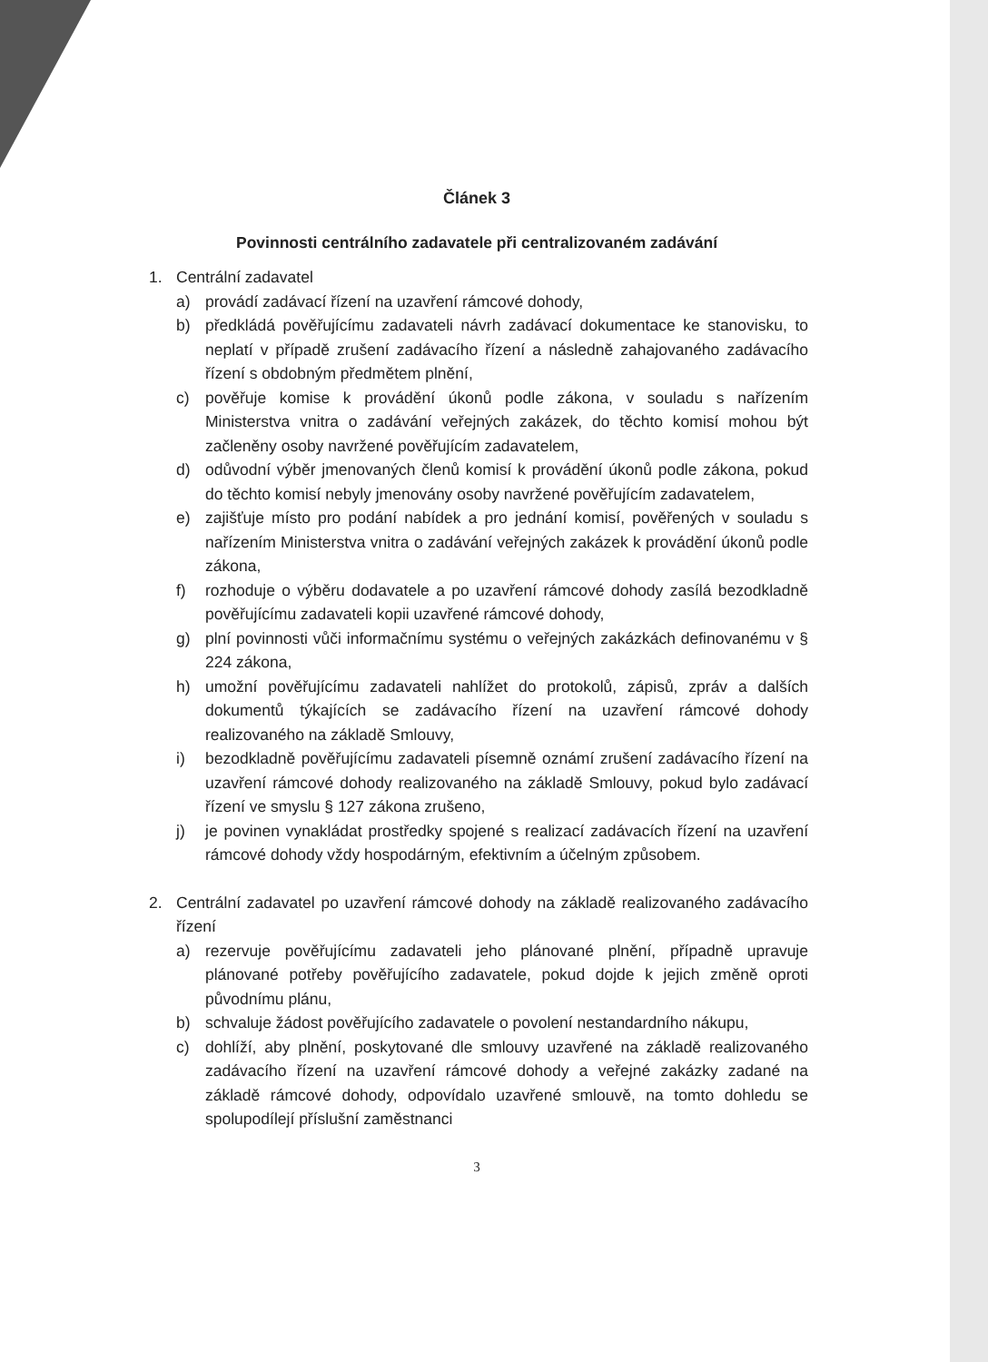Článek 3
Povinnosti centrálního zadavatele při centralizovaném zadávání
1. Centrální zadavatel
a) provádí zadávací řízení na uzavření rámcové dohody,
b) předkládá pověřujícímu zadavateli návrh zadávací dokumentace ke stanovisku, to neplatí v případě zrušení zadávacího řízení a následně zahajovaného zadávacího řízení s obdobným předmětem plnění,
c) pověřuje komise k provádění úkonů podle zákona, v souladu s nařízením Ministerstva vnitra o zadávání veřejných zakázek, do těchto komisí mohou být začleněny osoby navržené pověřujícím zadavatelem,
d) odůvodní výběr jmenovaných členů komisí k provádění úkonů podle zákona, pokud do těchto komisí nebyly jmenovány osoby navržené pověřujícím zadavatelem,
e) zajišťuje místo pro podání nabídek a pro jednání komisí, pověřených v souladu s nařízením Ministerstva vnitra o zadávání veřejných zakázek k provádění úkonů podle zákona,
f) rozhoduje o výběru dodavatele a po uzavření rámcové dohody zasílá bezodkladně pověřujícímu zadavateli kopii uzavřené rámcové dohody,
g) plní povinnosti vůči informačnímu systému o veřejných zakázkách definovanému v § 224 zákona,
h) umožní pověřujícímu zadavateli nahlížet do protokolů, zápisů, zpráv a dalších dokumentů týkajících se zadávacího řízení na uzavření rámcové dohody realizovaného na základě Smlouvy,
i) bezodkladně pověřujícímu zadavateli písemně oznámí zrušení zadávacího řízení na uzavření rámcové dohody realizovaného na základě Smlouvy, pokud bylo zadávací řízení ve smyslu § 127 zákona zrušeno,
j) je povinen vynakládat prostředky spojené s realizací zadávacích řízení na uzavření rámcové dohody vždy hospodárným, efektivním a účelným způsobem.
2. Centrální zadavatel po uzavření rámcové dohody na základě realizovaného zadávacího řízení
a) rezervuje pověřujícímu zadavateli jeho plánované plnění, případně upravuje plánované potřeby pověřujícího zadavatele, pokud dojde k jejich změně oproti původnímu plánu,
b) schvaluje žádost pověřujícího zadavatele o povolení nestandardního nákupu,
c) dohlíží, aby plnění, poskytované dle smlouvy uzavřené na základě realizovaného zadávacího řízení na uzavření rámcové dohody a veřejné zakázky zadané na základě rámcové dohody, odpovídalo uzavřené smlouvě, na tomto dohledu se spolupodílejí příslušní zaměstnanci
3